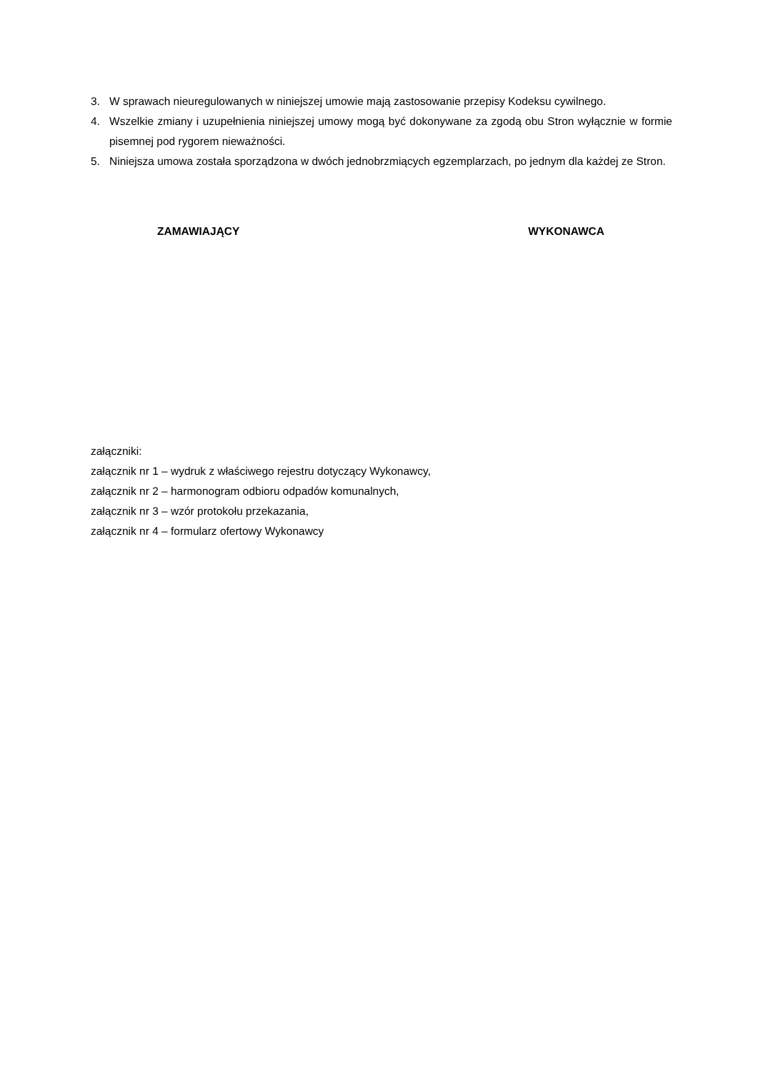3. W sprawach nieuregulowanych w niniejszej umowie mają zastosowanie przepisy Kodeksu cywilnego.
4. Wszelkie zmiany i uzupełnienia niniejszej umowy mogą być dokonywane za zgodą obu Stron wyłącznie w formie pisemnej pod rygorem nieważności.
5. Niniejsza umowa została sporządzona w dwóch jednobrzmiących egzemplarzach, po jednym dla każdej ze Stron.
ZAMAWIAJĄCY WYKONAWCA
załączniki:
załącznik nr 1 – wydruk z właściwego rejestru dotyczący Wykonawcy,
załącznik nr 2 – harmonogram odbioru odpadów komunalnych,
załącznik nr 3 – wzór protokołu przekazania,
załącznik nr 4 – formularz ofertowy Wykonawcy